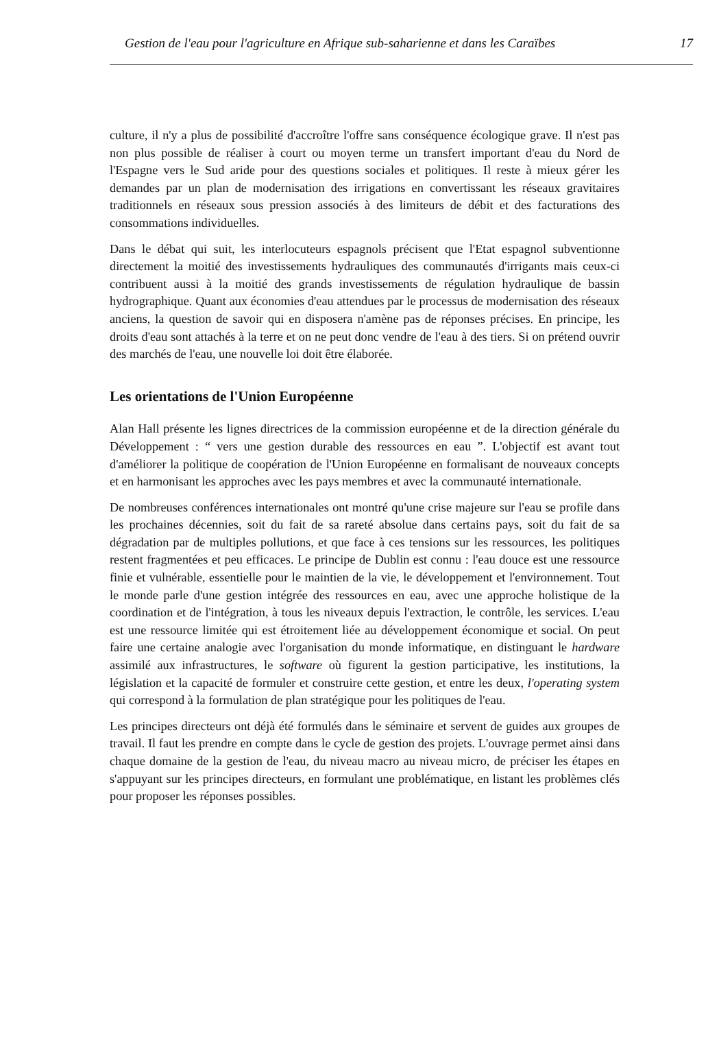Gestion de l'eau pour l'agriculture en Afrique sub-saharienne et dans les Caraïbes 17
culture, il n'y a plus de possibilité d'accroître l'offre sans conséquence écologique grave. Il n'est pas non plus possible de réaliser à court ou moyen terme un transfert important d'eau du Nord de l'Espagne vers le Sud aride pour des questions sociales et politiques. Il reste à mieux gérer les demandes par un plan de modernisation des irrigations en convertissant les réseaux gravitaires traditionnels en réseaux sous pression associés à des limiteurs de débit et des facturations des consommations individuelles.
Dans le débat qui suit, les interlocuteurs espagnols précisent que l'Etat espagnol subventionne directement la moitié des investissements hydrauliques des communautés d'irrigants mais ceux-ci contribuent aussi à la moitié des grands investissements de régulation hydraulique de bassin hydrographique. Quant aux économies d'eau attendues par le processus de modernisation des réseaux anciens, la question de savoir qui en disposera n'amène pas de réponses précises. En principe, les droits d'eau sont attachés à la terre et on ne peut donc vendre de l'eau à des tiers. Si on prétend ouvrir des marchés de l'eau, une nouvelle loi doit être élaborée.
Les orientations de l'Union Européenne
Alan Hall présente les lignes directrices de la commission européenne et de la direction générale du Développement : “ vers une gestion durable des ressources en eau ”. L'objectif est avant tout d'améliorer la politique de coopération de l'Union Européenne en formalisant de nouveaux concepts et en harmonisant les approches avec les pays membres et avec la communauté internationale.
De nombreuses conférences internationales ont montré qu'une crise majeure sur l'eau se profile dans les prochaines décennies, soit du fait de sa rareté absolue dans certains pays, soit du fait de sa dégradation par de multiples pollutions, et que face à ces tensions sur les ressources, les politiques restent fragmentées et peu efficaces. Le principe de Dublin est connu : l'eau douce est une ressource finie et vulnérable, essentielle pour le maintien de la vie, le développement et l'environnement. Tout le monde parle d'une gestion intégrée des ressources en eau, avec une approche holistique de la coordination et de l'intégration, à tous les niveaux depuis l'extraction, le contrôle, les services. L'eau est une ressource limitée qui est étroitement liée au développement économique et social. On peut faire une certaine analogie avec l'organisation du monde informatique, en distinguant le hardware assimilé aux infrastructures, le software où figurent la gestion participative, les institutions, la législation et la capacité de formuler et construire cette gestion, et entre les deux, l'operating system qui correspond à la formulation de plan stratégique pour les politiques de l'eau.
Les principes directeurs ont déjà été formulés dans le séminaire et servent de guides aux groupes de travail. Il faut les prendre en compte dans le cycle de gestion des projets. L'ouvrage permet ainsi dans chaque domaine de la gestion de l'eau, du niveau macro au niveau micro, de préciser les étapes en s'appuyant sur les principes directeurs, en formulant une problématique, en listant les problèmes clés pour proposer les réponses possibles.